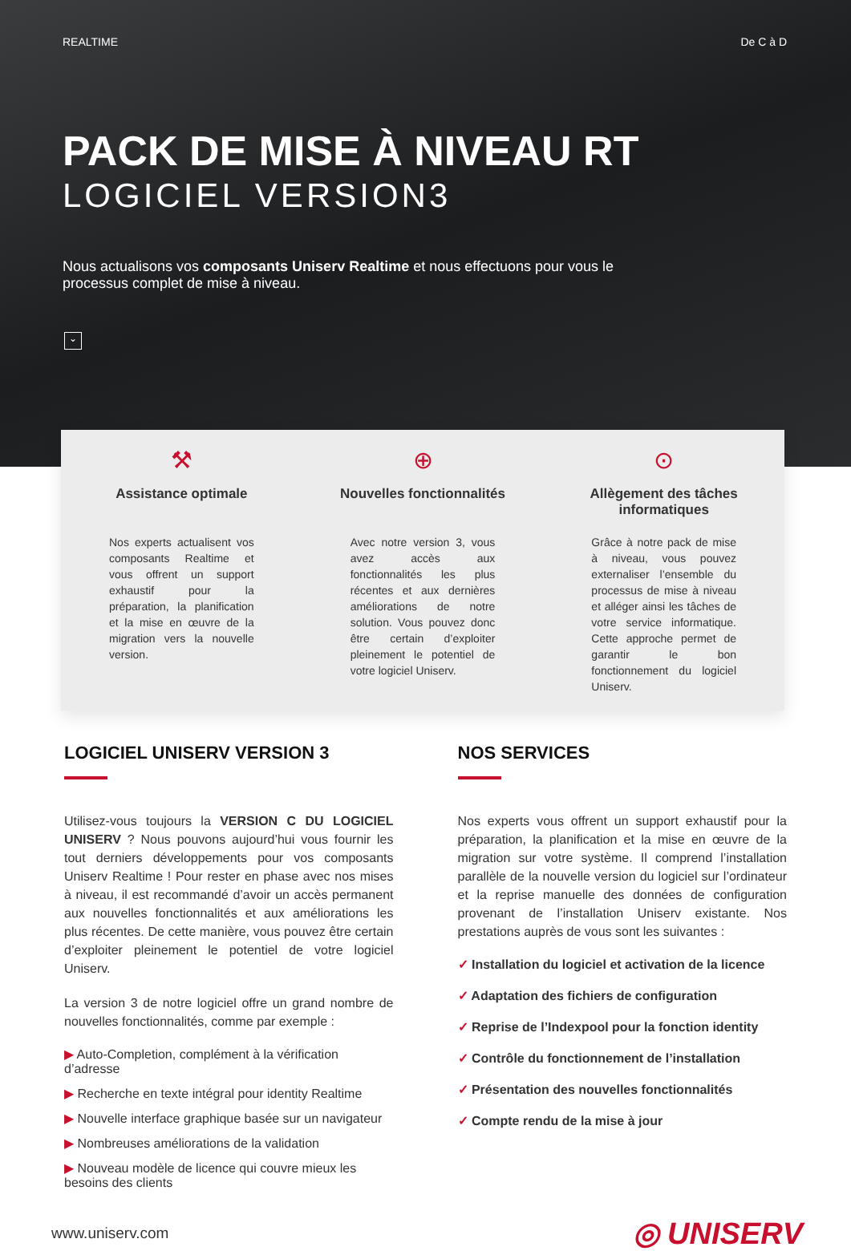REALTIME De C à D
PACK DE MISE À NIVEAU RT
LOGICIEL VERSION3
Nous actualisons vos composants Uniserv Realtime et nous effectuons pour vous le processus complet de mise à niveau.
⌄
⚒
Assistance optimale
Nos experts actualisent vos composants Realtime et vous offrent un support exhaustif pour la préparation, la planification et la mise en œuvre de la migration vers la nouvelle version.
⊕
Nouvelles fonctionnalités
Avec notre version 3, vous avez accès aux fonctionnalités les plus récentes et aux dernières améliorations de notre solution. Vous pouvez donc être certain d’exploiter pleinement le potentiel de votre logiciel Uniserv.
⊙
Allègement des tâches informatiques
Grâce à notre pack de mise à niveau, vous pouvez externaliser l’ensemble du processus de mise à niveau et alléger ainsi les tâches de votre service informatique. Cette approche permet de garantir le bon fonctionnement du logiciel Uniserv.
LOGICIEL UNISERV VERSION 3
Utilisez-vous toujours la VERSION C DU LOGICIEL UNISERV ? Nous pouvons aujourd’hui vous fournir les tout derniers développements pour vos composants Uniserv Realtime ! Pour rester en phase avec nos mises à niveau, il est recommandé d’avoir un accès permanent aux nouvelles fonctionnalités et aux améliorations les plus récentes. De cette manière, vous pouvez être certain d’exploiter pleinement le potentiel de votre logiciel Uniserv.
La version 3 de notre logiciel offre un grand nombre de nouvelles fonctionnalités, comme par exemple :
▶ Auto-Completion, complément à la vérification d’adresse
▶ Recherche en texte intégral pour identity Realtime
▶ Nouvelle interface graphique basée sur un navigateur
▶ Nombreuses améliorations de la validation
▶ Nouveau modèle de licence qui couvre mieux les besoins des clients
NOS SERVICES
Nos experts vous offrent un support exhaustif pour la préparation, la planification et la mise en œuvre de la migration sur votre système. Il comprend l’installation parallèle de la nouvelle version du logiciel sur l’ordinateur et la reprise manuelle des données de configuration provenant de l’installation Uniserv existante. Nos prestations auprès de vous sont les suivantes :
✓ Installation du logiciel et activation de la licence
✓ Adaptation des fichiers de configuration
✓ Reprise de l’Indexpool pour la fonction identity
✓ Contrôle du fonctionnement de l’installation
✓ Présentation des nouvelles fonctionnalités
✓ Compte rendu de la mise à jour
www.uniserv.com ◎ UNISERV